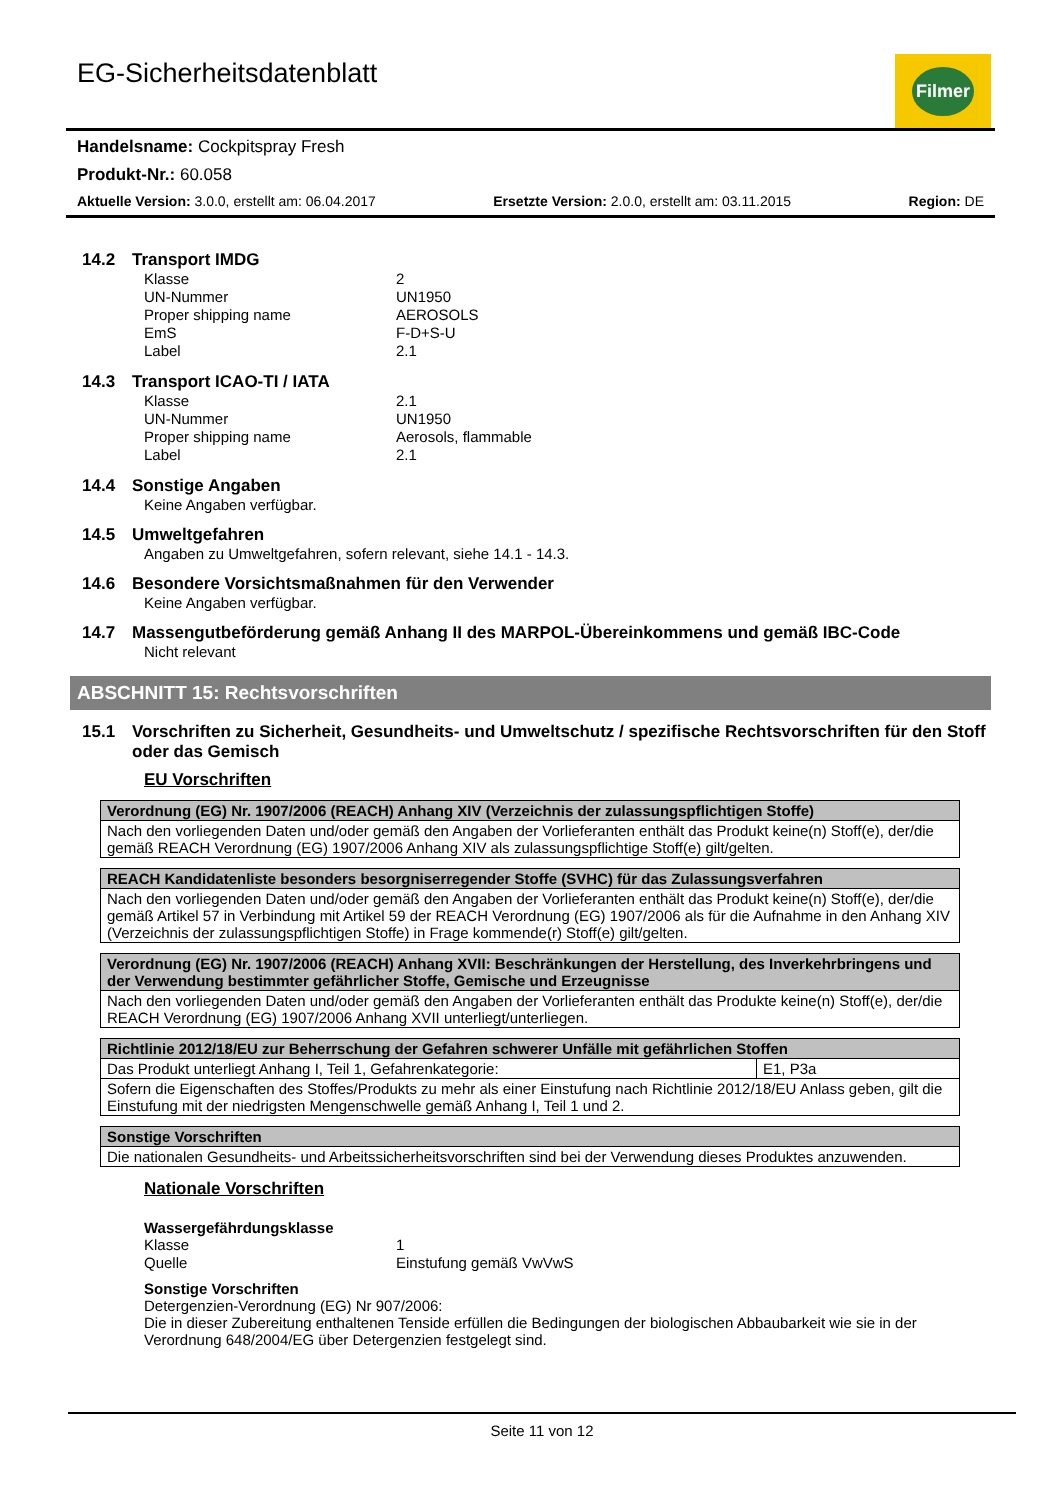EG-Sicherheitsdatenblatt
Filmer
Handelsname: Cockpitspray Fresh
Produkt-Nr.: 60.058
Aktuelle Version: 3.0.0, erstellt am: 06.04.2017 Ersetzte Version: 2.0.0, erstellt am: 03.11.2015 Region: DE
14.2 Transport IMDG
Klasse 2
UN-Nummer UN1950
Proper shipping name AEROSOLS
EmS F-D+S-U
Label 2.1
14.3 Transport ICAO-TI / IATA
Klasse 2.1
UN-Nummer UN1950
Proper shipping name Aerosols, flammable
Label 2.1
14.4 Sonstige Angaben
Keine Angaben verfügbar.
14.5 Umweltgefahren
Angaben zu Umweltgefahren, sofern relevant, siehe 14.1 - 14.3.
14.6 Besondere Vorsichtsmaßnahmen für den Verwender
Keine Angaben verfügbar.
14.7 Massengutbeförderung gemäß Anhang II des MARPOL-Übereinkommens und gemäß IBC-Code
Nicht relevant
ABSCHNITT 15: Rechtsvorschriften
15.1 Vorschriften zu Sicherheit, Gesundheits- und Umweltschutz / spezifische Rechtsvorschriften für den Stoff oder das Gemisch
EU Vorschriften
| Verordnung (EG) Nr. 1907/2006 (REACH) Anhang XIV (Verzeichnis der zulassungspflichtigen Stoffe) |
| --- |
| Nach den vorliegenden Daten und/oder gemäß den Angaben der Vorlieferanten enthält das Produkt keine(n) Stoff(e), der/die gemäß REACH Verordnung (EG) 1907/2006 Anhang XIV als zulassungspflichtige Stoff(e) gilt/gelten. |
| REACH Kandidatenliste besonders besorgniserregender Stoffe (SVHC) für das Zulassungsverfahren |
| --- |
| Nach den vorliegenden Daten und/oder gemäß den Angaben der Vorlieferanten enthält das Produkt keine(n) Stoff(e), der/die gemäß Artikel 57 in Verbindung mit Artikel 59 der REACH Verordnung (EG) 1907/2006 als für die Aufnahme in den Anhang XIV (Verzeichnis der zulassungspflichtigen Stoffe) in Frage kommende(r) Stoff(e) gilt/gelten. |
| Verordnung (EG) Nr. 1907/2006 (REACH) Anhang XVII: Beschränkungen der Herstellung, des Inverkehrbringens und der Verwendung bestimmter gefährlicher Stoffe, Gemische und Erzeugnisse |
| --- |
| Nach den vorliegenden Daten und/oder gemäß den Angaben der Vorlieferanten enthält das Produkte keine(n) Stoff(e), der/die REACH Verordnung (EG) 1907/2006 Anhang XVII unterliegt/unterliegen. |
| Richtlinie 2012/18/EU zur Beherrschung der Gefahren schwerer Unfälle mit gefährlichen Stoffen | |
| --- | --- |
| Das Produkt unterliegt Anhang I, Teil 1, Gefahrenkategorie: | E1, P3a |
| Sofern die Eigenschaften des Stoffes/Produkts zu mehr als einer Einstufung nach Richtlinie 2012/18/EU Anlass geben, gilt die Einstufung mit der niedrigsten Mengenschwelle gemäß Anhang I, Teil 1 und 2. | |
| Sonstige Vorschriften |
| --- |
| Die nationalen Gesundheits- und Arbeitssicherheitsvorschriften sind bei der Verwendung dieses Produktes anzuwenden. |
Nationale Vorschriften
Wassergefährdungsklasse
Klasse 1
Quelle Einstufung gemäß VwVwS
Sonstige Vorschriften
Detergenzien-Verordnung (EG) Nr 907/2006:
Die in dieser Zubereitung enthaltenen Tenside erfüllen die Bedingungen der biologischen Abbaubarkeit wie sie in der Verordnung 648/2004/EG über Detergenzien festgelegt sind.
Seite 11 von 12